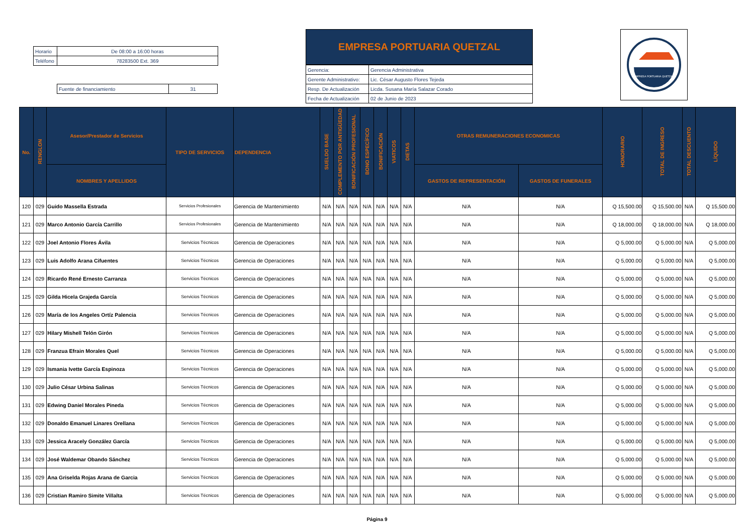| Horario | De 08:00 a 16:00 horas |
| Teléfono | 78283500 Ext. 369 |
| Fuente de financiamiento | 31 |
EMPRESA PORTUARIA QUETZAL
| Gerencia: | Gerencia Administrativa |
| Gerente Administrativo: | Lic. César Augusto Flores Tejeda |
| Resp. De Actualización | Licda. Susana María Salazar Corado |
| Fecha de Actualización | 02 de Junio de 2023 |
EMPRESA PORTUARIA QUETZAL
| No. | RENGLON | Asesor/Prestador de Servicios | TIPO DE SERVICIOS | DEPENDENCIA | SUELDO BASE | COMPLEMENTO POR ANTIGÜEDAD | BONIFICACIÓN PROFESIONAL | BONO ESPECÍFICO | BONIFICACIÓN | VIATICOS | DIETAS | OTRAS REMUNERACIONES ECONOMICAS | | HONORARIO | TOTAL DE INGRESO | TOTAL DESCUENTO | LÍQUIDO |
| --- | --- | --- | --- | --- | --- | --- | --- | --- | --- | --- | --- | --- | --- | --- | --- | --- | --- |
| | | NOMBRES Y APELLIDOS | | | | | | | | | | GASTOS DE REPRESENTACIÓN | GASTOS DE FUNERALES | | | | |
| 120 | 029 | Guido Massella Estrada | Servicios Profesionales | Gerencia de Mantenimiento | N/A | N/A | N/A | N/A | N/A | N/A | N/A | N/A | N/A | Q 15,500.00 | Q 15,500.00 | N/A | Q 15,500.00 |
| 121 | 029 | Marco Antonio García Carrillo | Servicios Profesionales | Gerencia de Mantenimiento | N/A | N/A | N/A | N/A | N/A | N/A | N/A | N/A | N/A | Q 18,000.00 | Q 18,000.00 | N/A | Q 18,000.00 |
| 122 | 029 | Joel Antonio Flores Ávila | Servicios Técnicos | Gerencia de Operaciones | N/A | N/A | N/A | N/A | N/A | N/A | N/A | N/A | N/A | Q 5,000.00 | Q 5,000.00 | N/A | Q 5,000.00 |
| 123 | 029 | Luis Adolfo Arana Cifuentes | Servicios Técnicos | Gerencia de Operaciones | N/A | N/A | N/A | N/A | N/A | N/A | N/A | N/A | N/A | Q 5,000.00 | Q 5,000.00 | N/A | Q 5,000.00 |
| 124 | 029 | Ricardo René Ernesto Carranza | Servicios Técnicos | Gerencia de Operaciones | N/A | N/A | N/A | N/A | N/A | N/A | N/A | N/A | N/A | Q 5,000.00 | Q 5,000.00 | N/A | Q 5,000.00 |
| 125 | 029 | Gilda Hicela Grajeda García | Servicios Técnicos | Gerencia de Operaciones | N/A | N/A | N/A | N/A | N/A | N/A | N/A | N/A | N/A | Q 5,000.00 | Q 5,000.00 | N/A | Q 5,000.00 |
| 126 | 029 | María de los Angeles Ortíz Palencia | Servicios Técnicos | Gerencia de Operaciones | N/A | N/A | N/A | N/A | N/A | N/A | N/A | N/A | N/A | Q 5,000.00 | Q 5,000.00 | N/A | Q 5,000.00 |
| 127 | 029 | Hilary Mishell Telón Girón | Servicios Técnicos | Gerencia de Operaciones | N/A | N/A | N/A | N/A | N/A | N/A | N/A | N/A | N/A | Q 5,000.00 | Q 5,000.00 | N/A | Q 5,000.00 |
| 128 | 029 | Franzua Efrain Morales Quel | Servicios Técnicos | Gerencia de Operaciones | N/A | N/A | N/A | N/A | N/A | N/A | N/A | N/A | N/A | Q 5,000.00 | Q 5,000.00 | N/A | Q 5,000.00 |
| 129 | 029 | Ismania Ivette García Espinoza | Servicios Técnicos | Gerencia de Operaciones | N/A | N/A | N/A | N/A | N/A | N/A | N/A | N/A | N/A | Q 5,000.00 | Q 5,000.00 | N/A | Q 5,000.00 |
| 130 | 029 | Julio César Urbina Salinas | Servicios Técnicos | Gerencia de Operaciones | N/A | N/A | N/A | N/A | N/A | N/A | N/A | N/A | N/A | Q 5,000.00 | Q 5,000.00 | N/A | Q 5,000.00 |
| 131 | 029 | Edwing Daniel Morales Pineda | Servicios Técnicos | Gerencia de Operaciones | N/A | N/A | N/A | N/A | N/A | N/A | N/A | N/A | N/A | Q 5,000.00 | Q 5,000.00 | N/A | Q 5,000.00 |
| 132 | 029 | Donaldo Emanuel Linares Orellana | Servicios Técnicos | Gerencia de Operaciones | N/A | N/A | N/A | N/A | N/A | N/A | N/A | N/A | N/A | Q 5,000.00 | Q 5,000.00 | N/A | Q 5,000.00 |
| 133 | 029 | Jessica Aracely González García | Servicios Técnicos | Gerencia de Operaciones | N/A | N/A | N/A | N/A | N/A | N/A | N/A | N/A | N/A | Q 5,000.00 | Q 5,000.00 | N/A | Q 5,000.00 |
| 134 | 029 | José Waldemar Obando Sánchez | Servicios Técnicos | Gerencia de Operaciones | N/A | N/A | N/A | N/A | N/A | N/A | N/A | N/A | N/A | Q 5,000.00 | Q 5,000.00 | N/A | Q 5,000.00 |
| 135 | 029 | Ana Griselda Rojas Arana de Garcia | Servicios Técnicos | Gerencia de Operaciones | N/A | N/A | N/A | N/A | N/A | N/A | N/A | N/A | N/A | Q 5,000.00 | Q 5,000.00 | N/A | Q 5,000.00 |
| 136 | 029 | Cristian Ramiro Simite Villalta | Servicios Técnicos | Gerencia de Operaciones | N/A | N/A | N/A | N/A | N/A | N/A | N/A | N/A | N/A | Q 5,000.00 | Q 5,000.00 | N/A | Q 5,000.00 |
Página 9